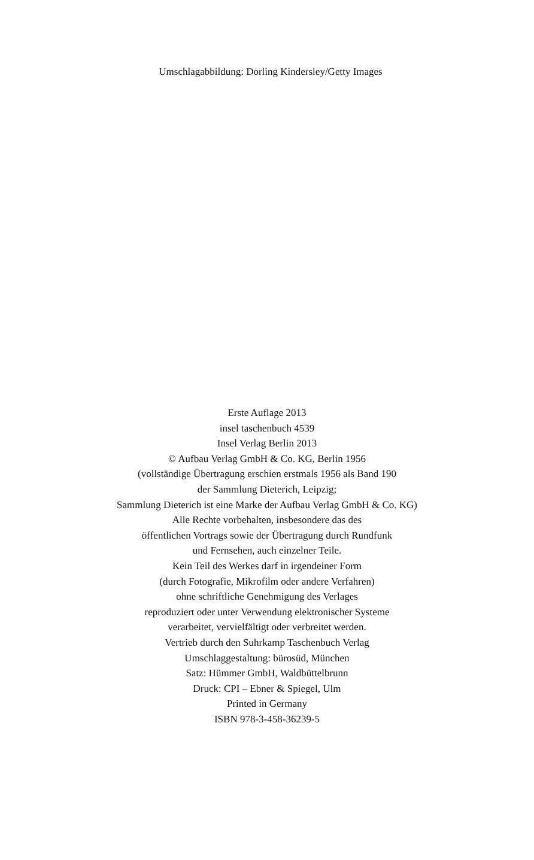Umschlagabbildung: Dorling Kindersley/Getty Images
Erste Auflage 2013
insel taschenbuch 4539
Insel Verlag Berlin 2013
© Aufbau Verlag GmbH & Co. KG, Berlin 1956
(vollständige Übertragung erschien erstmals 1956 als Band 190
der Sammlung Dieterich, Leipzig;
Sammlung Dieterich ist eine Marke der Aufbau Verlag GmbH & Co. KG)
Alle Rechte vorbehalten, insbesondere das des
öffentlichen Vortrags sowie der Übertragung durch Rundfunk
und Fernsehen, auch einzelner Teile.
Kein Teil des Werkes darf in irgendeiner Form
(durch Fotografie, Mikrofilm oder andere Verfahren)
ohne schriftliche Genehmigung des Verlages
reproduziert oder unter Verwendung elektronischer Systeme
verarbeitet, vervielfältigt oder verbreitet werden.
Vertrieb durch den Suhrkamp Taschenbuch Verlag
Umschlaggestaltung: bürosüd, München
Satz: Hümmer GmbH, Waldbüttelbrunn
Druck: CPI – Ebner & Spiegel, Ulm
Printed in Germany
ISBN 978-3-458-36239-5